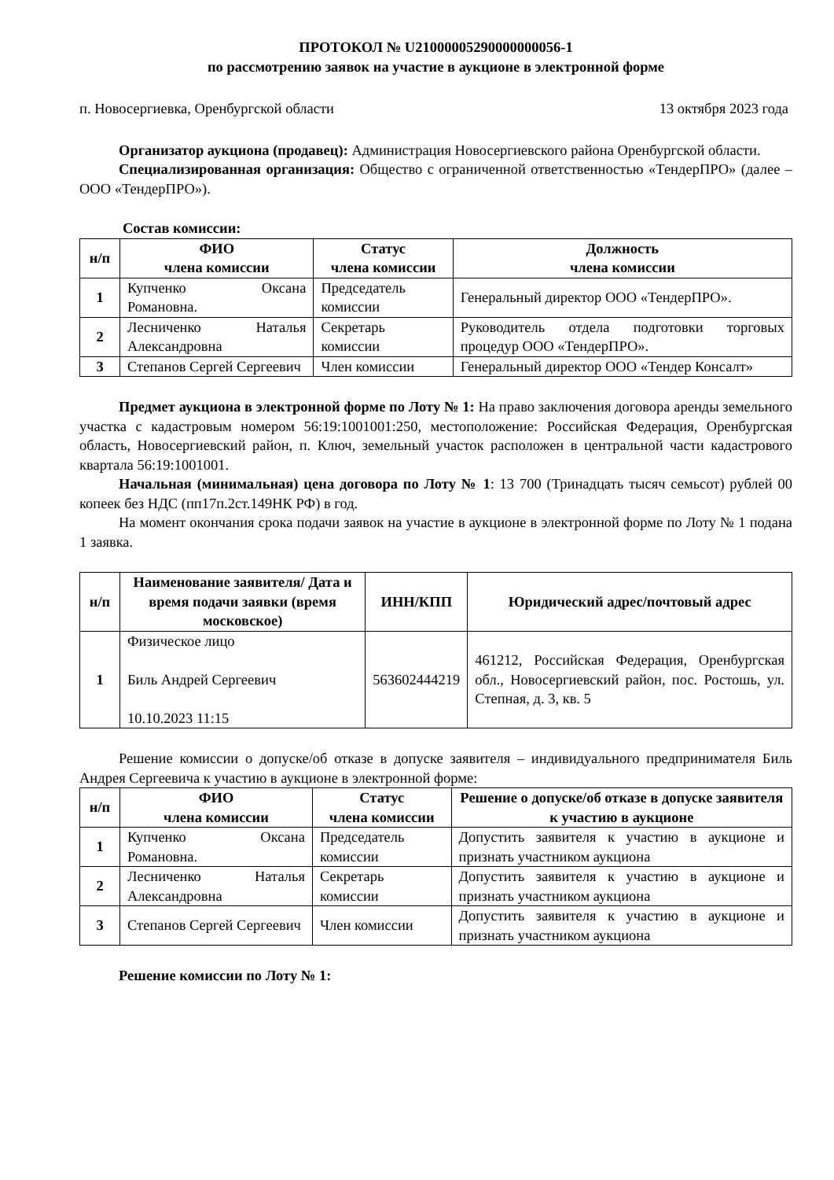ПРОТОКОЛ № U21000005290000000056-1
по рассмотрению заявок на участие в аукционе в электронной форме
п. Новосергиевка, Оренбургской области 13 октября 2023 года
Организатор аукциона (продавец): Администрация Новосергиевского района Оренбургской области.
Специализированная организация: Общество с ограниченной ответственностью «ТендерПРО» (далее – ООО «ТендерПРО»).
Состав комиссии:
| н/п | ФИО члена комиссии | Статус члена комиссии | Должность члена комиссии |
| --- | --- | --- | --- |
| 1 | Купченко Оксана Романовна. | Председатель комиссии | Генеральный директор ООО «ТендерПРО». |
| 2 | Лесниченко Наталья Александровна | Секретарь комиссии | Руководитель отдела подготовки торговых процедур ООО «ТендерПРО». |
| 3 | Степанов Сергей Сергеевич | Член комиссии | Генеральный директор ООО «Тендер Консалт» |
Предмет аукциона в электронной форме по Лоту № 1: На право заключения договора аренды земельного участка с кадастровым номером 56:19:1001001:250, местоположение: Российская Федерация, Оренбургская область, Новосергиевский район, п. Ключ, земельный участок расположен в центральной части кадастрового квартала 56:19:1001001.
Начальная (минимальная) цена договора по Лоту № 1: 13 700 (Тринадцать тысяч семьсот) рублей 00 копеек без НДС (пп17п.2ст.149НК РФ) в год.
На момент окончания срока подачи заявок на участие в аукционе в электронной форме по Лоту № 1 подана 1 заявка.
| н/п | Наименование заявителя/ Дата и время подачи заявки (время московское) | ИНН/КПП | Юридический адрес/почтовый адрес |
| --- | --- | --- | --- |
| 1 | Физическое лицо Биль Андрей Сергеевич 10.10.2023 11:15 | 563602444219 | 461212, Российская Федерация, Оренбургская обл., Новосергиевский район, пос. Ростошь, ул. Степная, д. 3, кв. 5 |
Решение комиссии о допуске/об отказе в допуске заявителя – индивидуального предпринимателя Биль Андрея Сергеевича к участию в аукционе в электронной форме:
| н/п | ФИО члена комиссии | Статус члена комиссии | Решение о допуске/об отказе в допуске заявителя к участию в аукционе |
| --- | --- | --- | --- |
| 1 | Купченко Оксана Романовна. | Председатель комиссии | Допустить заявителя к участию в аукционе и признать участником аукциона |
| 2 | Лесниченко Наталья Александровна | Секретарь комиссии | Допустить заявителя к участию в аукционе и признать участником аукциона |
| 3 | Степанов Сергей Сергеевич | Член комиссии | Допустить заявителя к участию в аукционе и признать участником аукциона |
Решение комиссии по Лоту № 1: